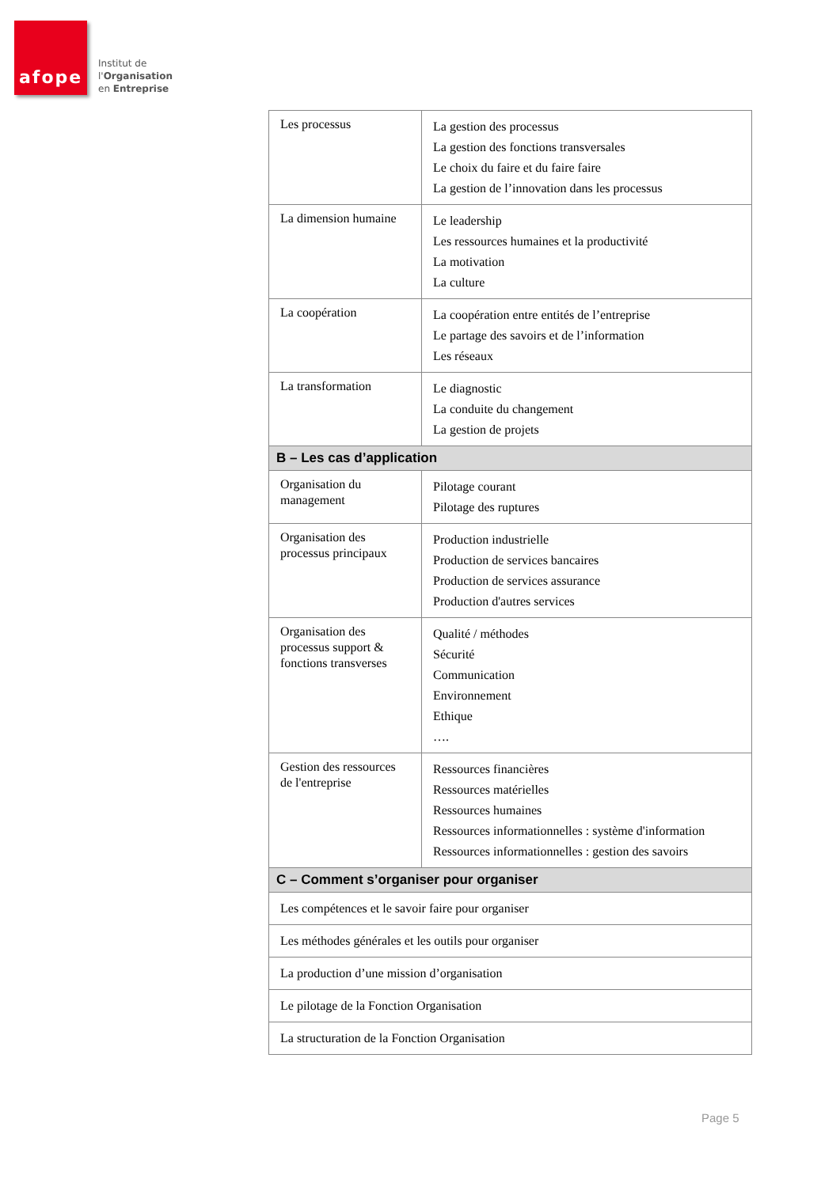afope
Institut de
l'Organisation
en Entreprise
| Les processus | La gestion des processus La gestion des fonctions transversales Le choix du faire et du faire faire La gestion de l’innovation dans les processus |
| La dimension humaine | Le leadership Les ressources humaines et la productivité La motivation La culture |
| La coopération | La coopération entre entités de l’entreprise Le partage des savoirs et de l’information Les réseaux |
| La transformation | Le diagnostic La conduite du changement La gestion de projets |
| B – Les cas d’application | |
| Organisation du management | Pilotage courant Pilotage des ruptures |
| Organisation des processus principaux | Production industrielle Production de services bancaires Production de services assurance Production d'autres services |
| Organisation des processus support & fonctions transverses | Qualité / méthodes Sécurité Communication Environnement Ethique …. |
| Gestion des ressources de l'entreprise | Ressources financières Ressources matérielles Ressources humaines Ressources informationnelles : système d'information Ressources informationnelles : gestion des savoirs |
| C – Comment s’organiser pour organiser | |
| Les compétences et le savoir faire pour organiser | |
| Les méthodes générales et les outils pour organiser | |
| La production d’une mission d’organisation | |
| Le pilotage de la Fonction Organisation | |
| La structuration de la Fonction Organisation | |
Page 5